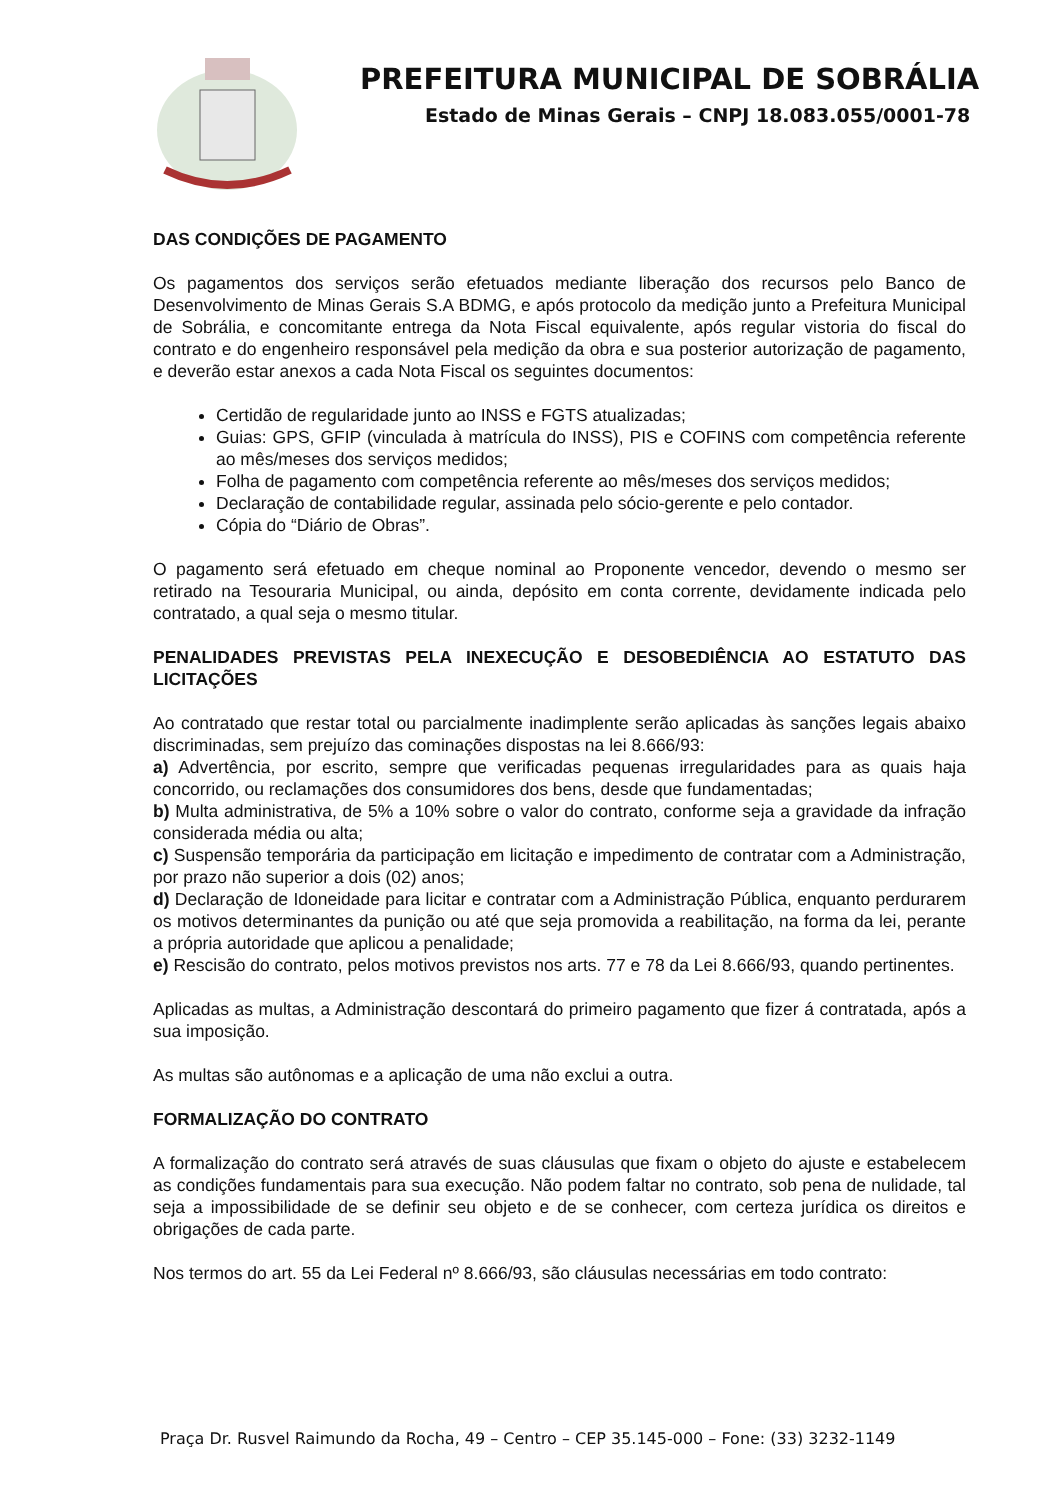PREFEITURA MUNICIPAL DE SOBRÁLIA
Estado de Minas Gerais – CNPJ 18.083.055/0001-78
DAS CONDIÇÕES DE PAGAMENTO
Os pagamentos dos serviços serão efetuados mediante liberação dos recursos pelo Banco de Desenvolvimento de Minas Gerais S.A BDMG, e após protocolo da medição junto a Prefeitura Municipal de Sobrália, e concomitante entrega da Nota Fiscal equivalente, após regular vistoria do fiscal do contrato e do engenheiro responsável pela medição da obra e sua posterior autorização de pagamento, e deverão estar anexos a cada Nota Fiscal os seguintes documentos:
Certidão de regularidade junto ao INSS e FGTS atualizadas;
Guias: GPS, GFIP (vinculada à matrícula do INSS), PIS e COFINS com competência referente ao mês/meses dos serviços medidos;
Folha de pagamento com competência referente ao mês/meses dos serviços medidos;
Declaração de contabilidade regular, assinada pelo sócio-gerente e pelo contador.
Cópia do “Diário de Obras”.
O pagamento será efetuado em cheque nominal ao Proponente vencedor, devendo o mesmo ser retirado na Tesouraria Municipal, ou ainda, depósito em conta corrente, devidamente indicada pelo contratado, a qual seja o mesmo titular.
PENALIDADES PREVISTAS PELA INEXECUÇÃO E DESOBEDIÊNCIA AO ESTATUTO DAS LICITAÇÕES
Ao contratado que restar total ou parcialmente inadimplente serão aplicadas às sanções legais abaixo discriminadas, sem prejuízo das cominações dispostas na lei 8.666/93:
a) Advertência, por escrito, sempre que verificadas pequenas irregularidades para as quais haja concorrido, ou reclamações dos consumidores dos bens, desde que fundamentadas;
b) Multa administrativa, de 5% a 10% sobre o valor do contrato, conforme seja a gravidade da infração considerada média ou alta;
c) Suspensão temporária da participação em licitação e impedimento de contratar com a Administração, por prazo não superior a dois (02) anos;
d) Declaração de Idoneidade para licitar e contratar com a Administração Pública, enquanto perdurarem os motivos determinantes da punição ou até que seja promovida a reabilitação, na forma da lei, perante a própria autoridade que aplicou a penalidade;
e) Rescisão do contrato, pelos motivos previstos nos arts. 77 e 78 da Lei 8.666/93, quando pertinentes.
Aplicadas as multas, a Administração descontará do primeiro pagamento que fizer á contratada, após a sua imposição.
As multas são autônomas e a aplicação de uma não exclui a outra.
FORMALIZAÇÃO DO CONTRATO
A formalização do contrato será através de suas cláusulas que fixam o objeto do ajuste e estabelecem as condições fundamentais para sua execução. Não podem faltar no contrato, sob pena de nulidade, tal seja a impossibilidade de se definir seu objeto e de se conhecer, com certeza jurídica os direitos e obrigações de cada parte.
Nos termos do art. 55 da Lei Federal nº 8.666/93, são cláusulas necessárias em todo contrato:
Praça Dr. Rusvel Raimundo da Rocha, 49 – Centro – CEP 35.145-000 – Fone: (33) 3232-1149